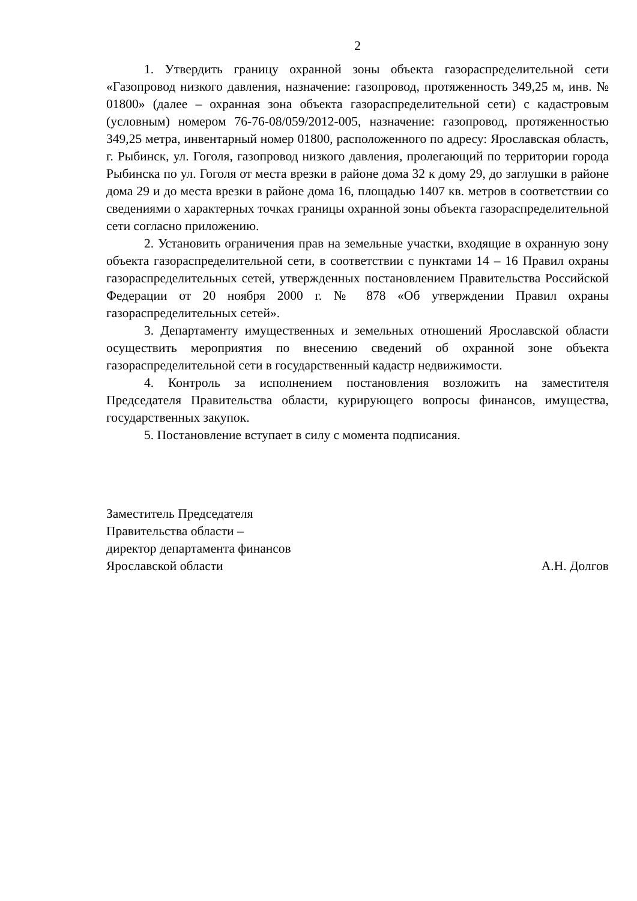2
1. Утвердить границу охранной зоны объекта газораспределительной сети «Газопровод низкого давления, назначение: газопровод, протяженность 349,25 м, инв. № 01800» (далее – охранная зона объекта газораспределительной сети) с кадастровым (условным) номером 76-76-08/059/2012-005, назначение: газопровод, протяженностью 349,25 метра, инвентарный номер 01800, расположенного по адресу: Ярославская область, г. Рыбинск, ул. Гоголя, газопровод низкого давления, пролегающий по территории города Рыбинска по ул. Гоголя от места врезки в районе дома 32 к дому 29, до заглушки в районе дома 29 и до места врезки в районе дома 16, площадью 1407 кв. метров в соответствии со сведениями о характерных точках границы охранной зоны объекта газораспределительной сети согласно приложению.
2. Установить ограничения прав на земельные участки, входящие в охранную зону объекта газораспределительной сети, в соответствии с пунктами 14 – 16 Правил охраны газораспределительных сетей, утвержденных постановлением Правительства Российской Федерации от 20 ноября 2000 г. № 878 «Об утверждении Правил охраны газораспределительных сетей».
3. Департаменту имущественных и земельных отношений Ярославской области осуществить мероприятия по внесению сведений об охранной зоне объекта газораспределительной сети в государственный кадастр недвижимости.
4. Контроль за исполнением постановления возложить на заместителя Председателя Правительства области, курирующего вопросы финансов, имущества, государственных закупок.
5. Постановление вступает в силу с момента подписания.
Заместитель Председателя
Правительства области –
директор департамента финансов
Ярославской области
А.Н. Долгов